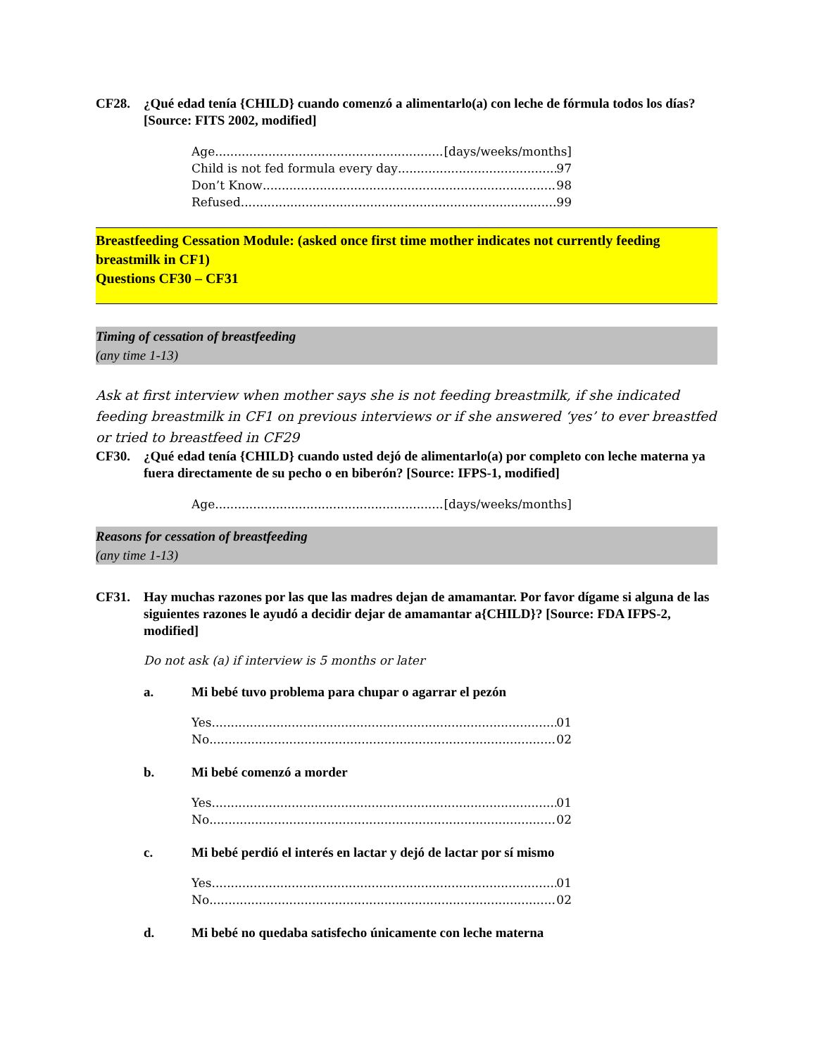CF28. ¿Qué edad tenía {CHILD} cuando comenzó a alimentarlo(a) con leche de fórmula todos los días? [Source: FITS 2002, modified]
Age [days/weeks/months]
Child is not fed formula every day 97
Don’t Know 98
Refused 99
Breastfeeding Cessation Module: (asked once first time mother indicates not currently feeding breastmilk in CF1)
Questions CF30 – CF31
Timing of cessation of breastfeeding
(any time 1-13)
Ask at first interview when mother says she is not feeding breastmilk, if she indicated feeding breastmilk in CF1 on previous interviews or if she answered ‘yes’ to ever breastfed or tried to breastfeed in CF29
CF30. ¿Qué edad tenía {CHILD} cuando usted dejó de alimentarlo(a) por completo con leche materna ya fuera directamente de su pecho o en biberón? [Source: IFPS-1, modified]
Age [days/weeks/months]
Reasons for cessation of breastfeeding
(any time 1-13)
CF31. Hay muchas razones por las que las madres dejan de amamantar. Por favor dígame si alguna de las siguientes razones le ayudó a decidir dejar de amamantar a{CHILD}? [Source: FDA IFPS-2, modified]
Do not ask (a) if interview is 5 months or later
a. Mi bebé tuvo problema para chupar o agarrar el pezón
Yes 01
No 02
b. Mi bebé comenzó a morder
Yes 01
No 02
c. Mi bebé perdió el interés en lactar y dejó de lactar por sí mismo
Yes 01
No 02
d. Mi bebé no quedaba satisfecho únicamente con leche materna